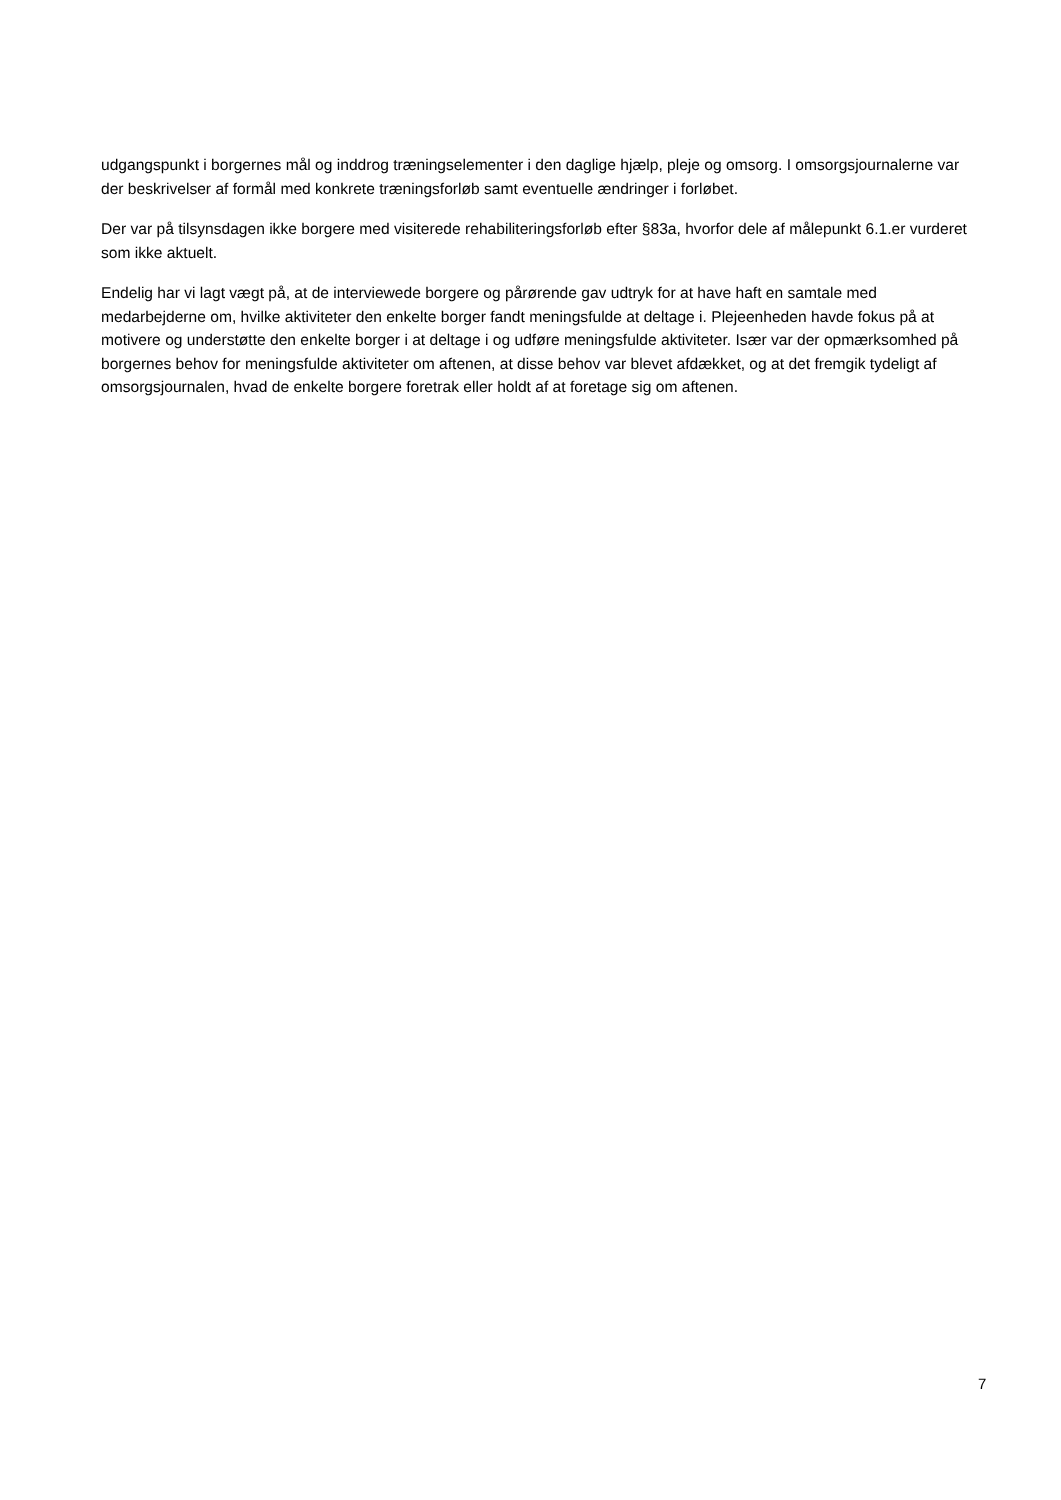udgangspunkt i borgernes mål og inddrog træningselementer i den daglige hjælp, pleje og omsorg. I omsorgsjournalerne var der beskrivelser af formål med konkrete træningsforløb samt eventuelle ændringer i forløbet.
Der var på tilsynsdagen ikke borgere med visiterede rehabiliteringsforløb efter §83a, hvorfor dele af målepunkt 6.1.er vurderet som ikke aktuelt.
Endelig har vi lagt vægt på, at de interviewede borgere og pårørende gav udtryk for at have haft en samtale med medarbejderne om, hvilke aktiviteter den enkelte borger fandt meningsfulde at deltage i. Plejeenheden havde fokus på at motivere og understøtte den enkelte borger i at deltage i og udføre meningsfulde aktiviteter. Især var der opmærksomhed på borgernes behov for meningsfulde aktiviteter om aftenen, at disse behov var blevet afdækket, og at det fremgik tydeligt af omsorgsjournalen, hvad de enkelte borgere foretrak eller holdt af at foretage sig om aftenen.
7